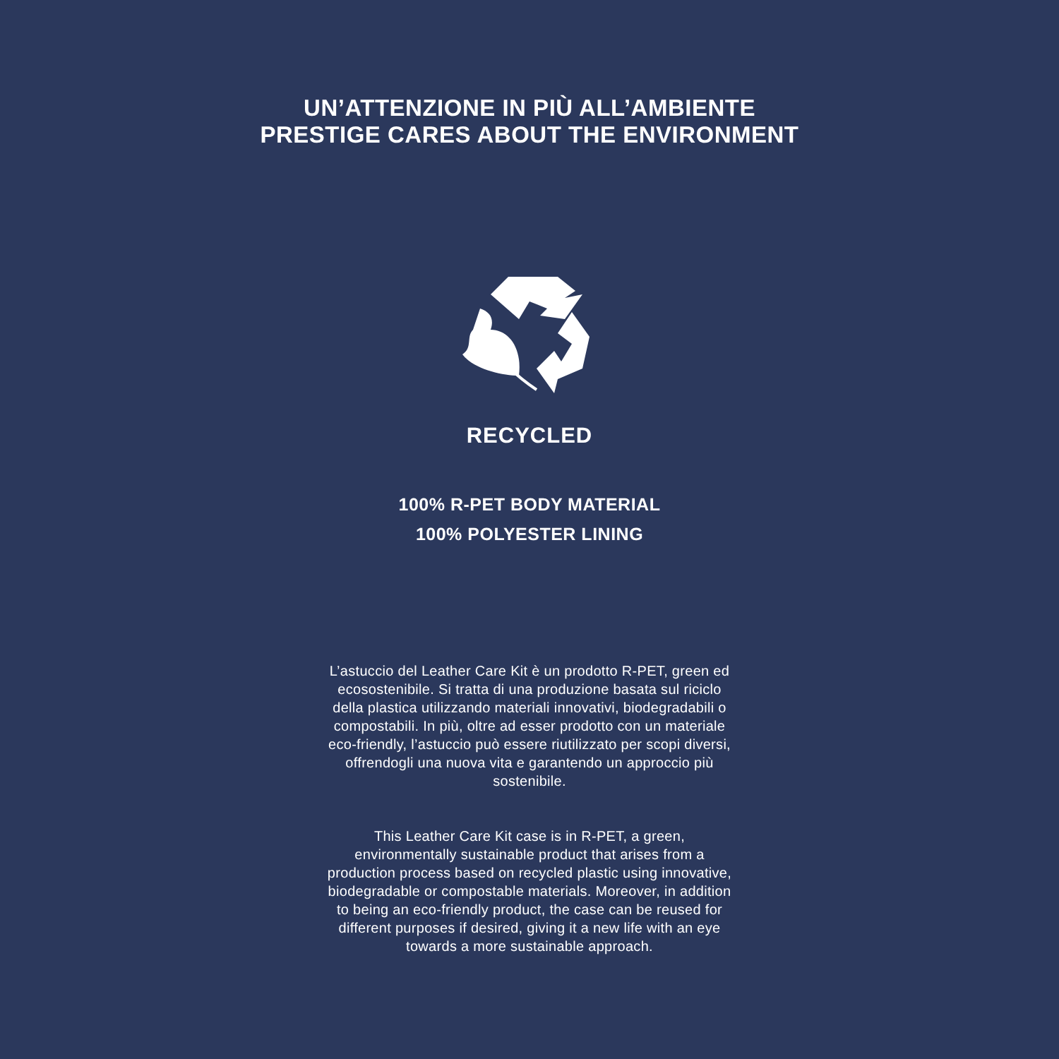UN’ATTENZIONE IN PIÙ ALL’AMBIENTE
PRESTIGE CARES ABOUT THE ENVIRONMENT
RECYCLED
100% R-PET BODY MATERIAL
100% POLYESTER LINING
L’astuccio del Leather Care Kit è un prodotto R-PET, green ed ecosostenibile. Si tratta di una produzione basata sul riciclo della plastica utilizzando materiali innovativi, biodegradabili o compostabili. In più, oltre ad esser prodotto con un materiale eco-friendly, l’astuccio può essere riutilizzato per scopi diversi, offrendogli una nuova vita e garantendo un approccio più sostenibile.
This Leather Care Kit case is in R-PET, a green, environmentally sustainable product that arises from a production process based on recycled plastic using innovative, biodegradable or compostable materials. Moreover, in addition to being an eco-friendly product, the case can be reused for different purposes if desired, giving it a new life with an eye towards a more sustainable approach.